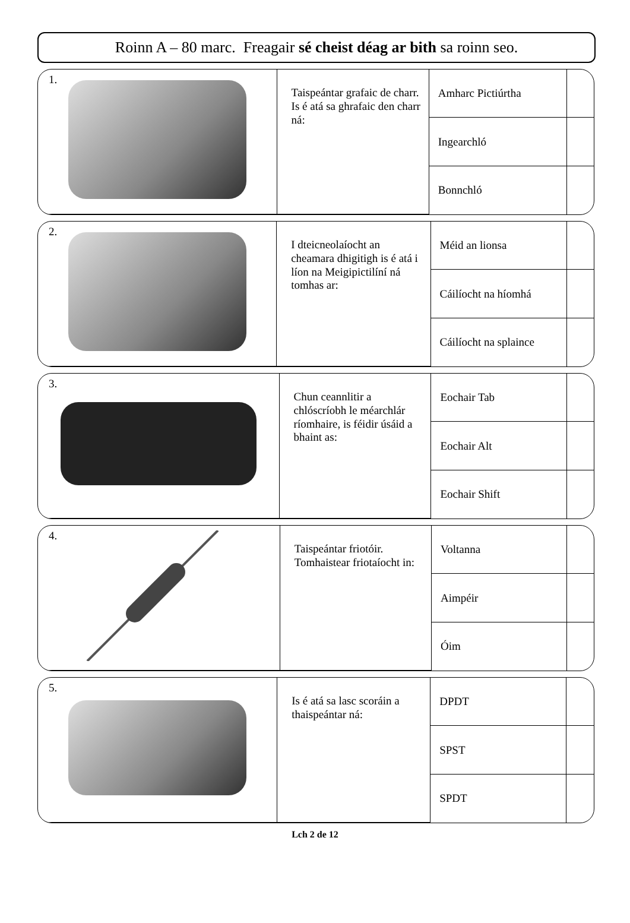Roinn A – 80 marc. Freagair sé cheist déag ar bith sa roinn seo.
| 1. | Taispeántar grafaic de charr. Is é atá sa ghrafaic den charr ná: | Amharc Pictiúrtha | |
| | | Ingearchló | |
| | | Bonnchló | |
| 2. | I dteicneolaíocht an cheamara dhigitigh is é atá i líon na Meigipictilíní ná tomhas ar: | Méid an lionsa | |
| | | Cáilíocht na híomhá | |
| | | Cáilíocht na splaince | |
| 3. | Chun ceannlitir a chlóscríobh le méarchlár ríomhaire, is féidir úsáid a bhaint as: | Eochair Tab | |
| | | Eochair Alt | |
| | | Eochair Shift | |
| 4. | Taispeántar friotóir. Tomhaistear friotaíocht in: | Voltanna | |
| | | Aimpéir | |
| | | Óim | |
| 5. | Is é atá sa lasc scoráin a thaispeántar ná: | DPDT | |
| | | SPST | |
| | | SPDT | |
Lch 2 de 12